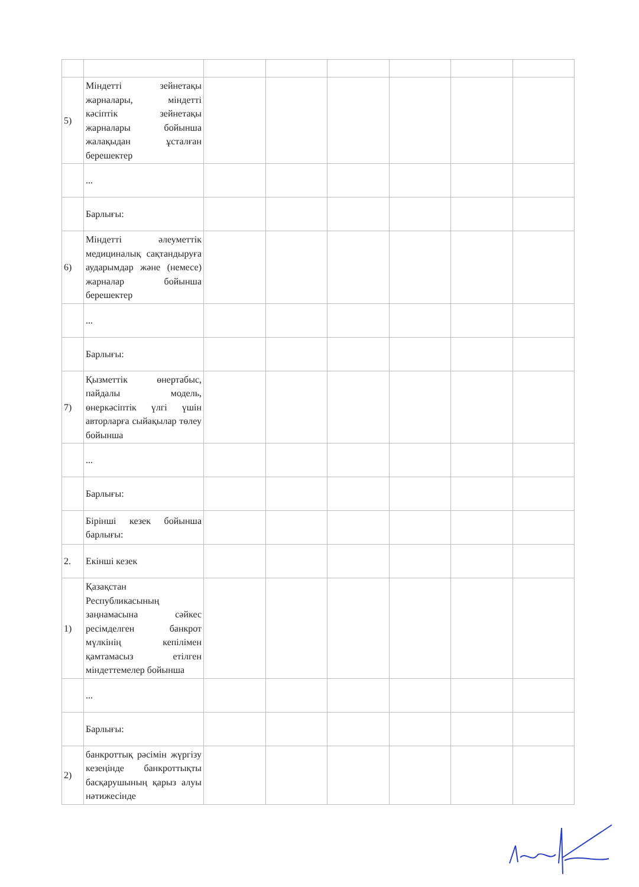| 5) | Міндетті зейнетақы жарналары, міндетті кәсіптік зейнетақы жарналары бойынша жалақыдан ұсталған берешектер | | | | | | |
| | ... | | | | | | |
| | Барлығы: | | | | | | |
| 6) | Міндетті әлеуметтік медициналық сақтандыруға аударымдар және (немесе) жарналар бойынша берешектер | | | | | | |
| | ... | | | | | | |
| | Барлығы: | | | | | | |
| 7) | Қызметтік өнертабыс, пайдалы модель, өнеркәсіптік үлгі үшін авторларға сыйақылар төлеу бойынша | | | | | | |
| | ... | | | | | | |
| | Барлығы: | | | | | | |
| | Бірінші кезек бойынша барлығы: | | | | | | |
| 2. | Екінші кезек | | | | | | |
| 1) | Қазақстан Республикасының заңнамасына сәйкес ресімделген банкрот мүлкінің кепілімен қамтамасыз етілген міндеттемелер бойынша | | | | | | |
| | ... | | | | | | |
| | Барлығы: | | | | | | |
| 2) | банкроттық рәсімін жүргізу кезеңінде банкроттықты басқарушының қарыз алуы нәтижесінде | | | | | | |